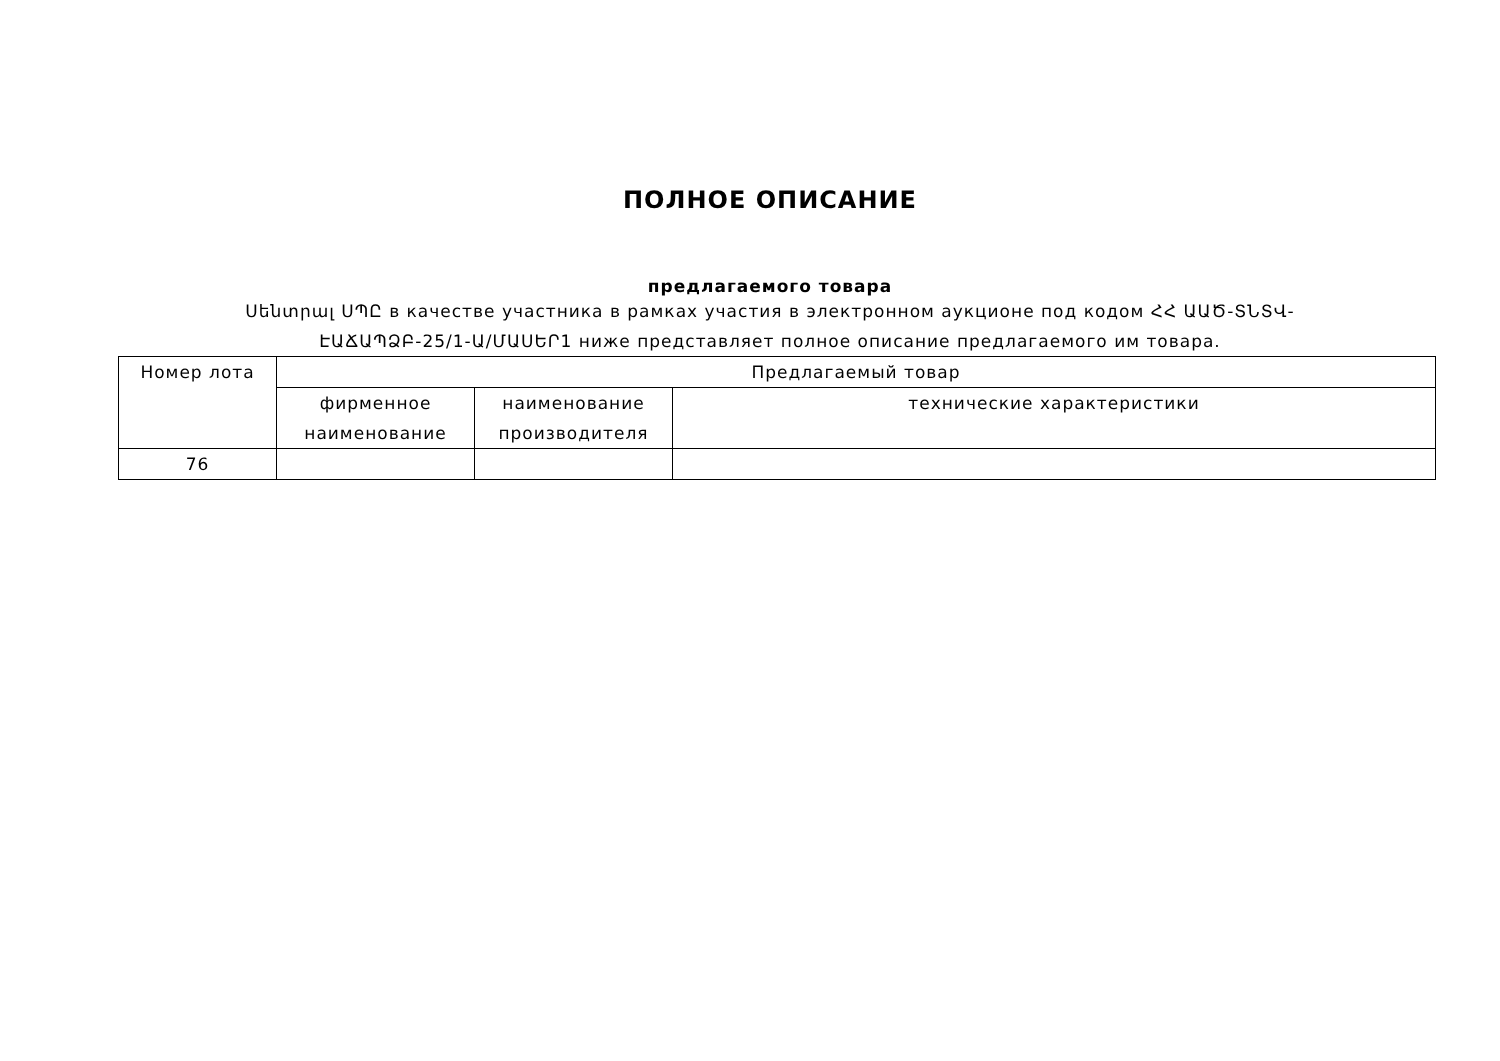ПОЛНОЕ ОПИСАНИЕ
предлагаемого товара
Սենտրալ ՍՊԸ в качестве участника в рамках участия в электронном аукционе под кодом ՀՀ ԱԱԾ-ՏՆՏՎ-
ԷԱՃԱՊՁԲ-25/1-Ա/ՄԱՍԵՐ1 ниже представляет полное описание предлагаемого им товара.
| Номер лота | Предлагаемый товар | | |
| --- | --- | --- | --- |
| | фирменное наименование | наименование производителя | технические характеристики |
| 76 | | | |